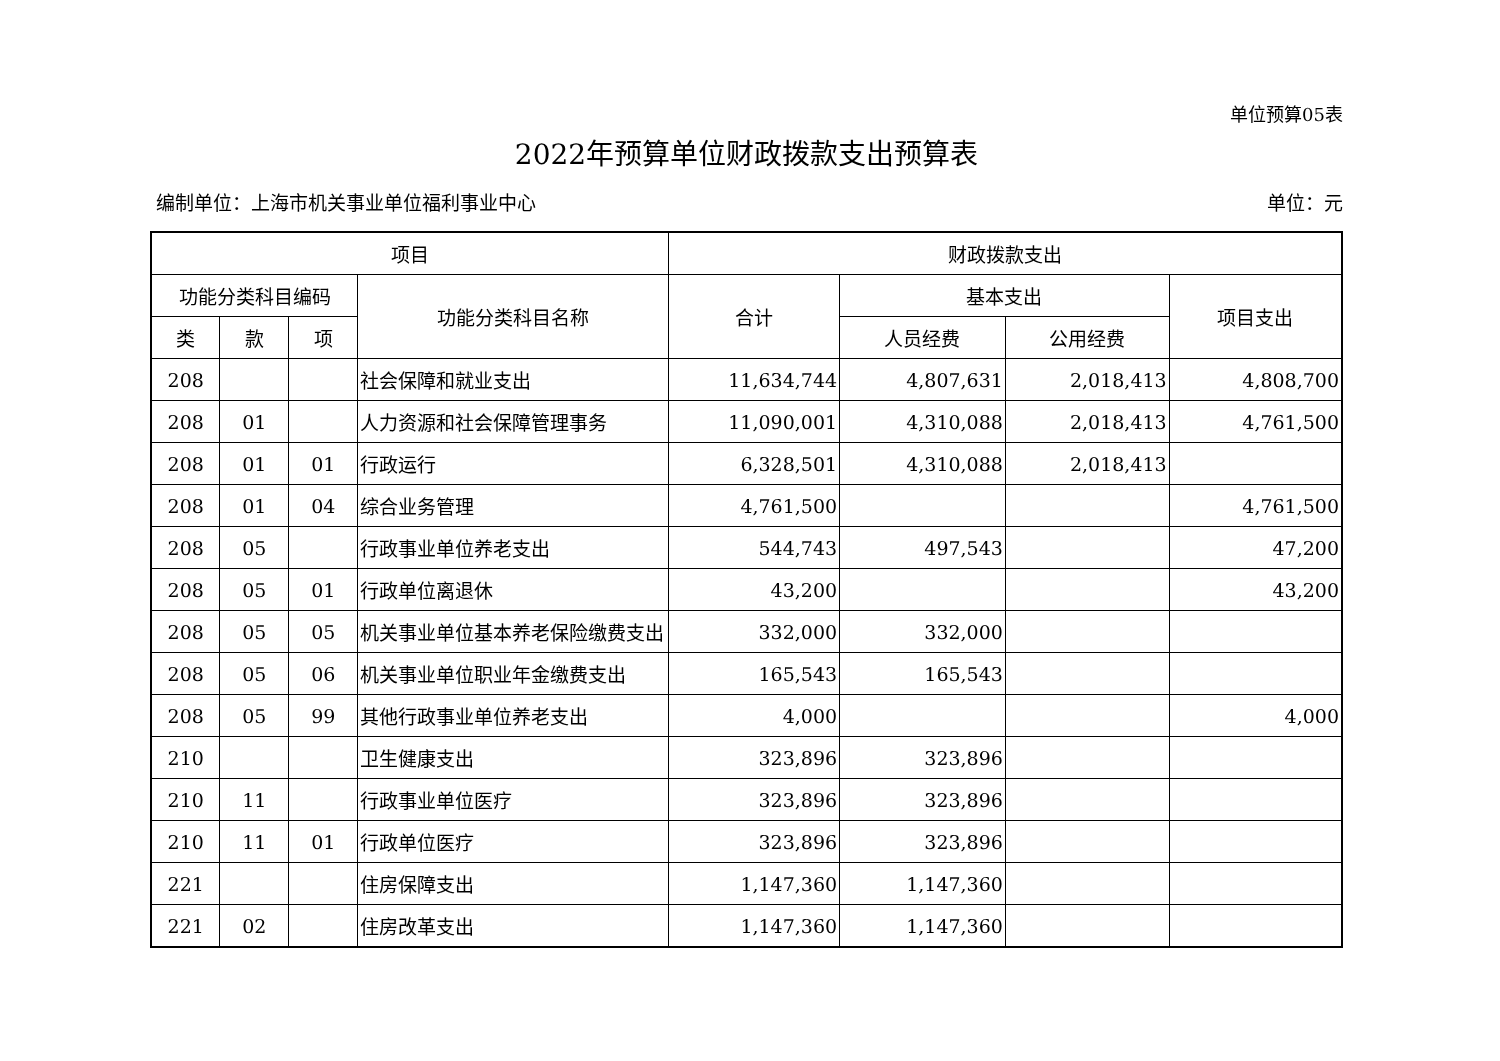单位预算05表
2022年预算单位财政拨款支出预算表
编制单位：上海市机关事业单位福利事业中心 单位：元
| 项目 | | | | 财政拨款支出 | | | |
| --- | --- | --- | --- | --- | --- | --- | --- |
| 功能分类科目编码 | | | 功能分类科目名称 | 合计 | 基本支出 | | 项目支出 |
| 类 | 款 | 项 | | | 人员经费 | 公用经费 | |
| 208 | | | 社会保障和就业支出 | 11,634,744 | 4,807,631 | 2,018,413 | 4,808,700 |
| 208 | 01 | | 人力资源和社会保障管理事务 | 11,090,001 | 4,310,088 | 2,018,413 | 4,761,500 |
| 208 | 01 | 01 | 行政运行 | 6,328,501 | 4,310,088 | 2,018,413 | |
| 208 | 01 | 04 | 综合业务管理 | 4,761,500 | | | 4,761,500 |
| 208 | 05 | | 行政事业单位养老支出 | 544,743 | 497,543 | | 47,200 |
| 208 | 05 | 01 | 行政单位离退休 | 43,200 | | | 43,200 |
| 208 | 05 | 05 | 机关事业单位基本养老保险缴费支出 | 332,000 | 332,000 | | |
| 208 | 05 | 06 | 机关事业单位职业年金缴费支出 | 165,543 | 165,543 | | |
| 208 | 05 | 99 | 其他行政事业单位养老支出 | 4,000 | | | 4,000 |
| 210 | | | 卫生健康支出 | 323,896 | 323,896 | | |
| 210 | 11 | | 行政事业单位医疗 | 323,896 | 323,896 | | |
| 210 | 11 | 01 | 行政单位医疗 | 323,896 | 323,896 | | |
| 221 | | | 住房保障支出 | 1,147,360 | 1,147,360 | | |
| 221 | 02 | | 住房改革支出 | 1,147,360 | 1,147,360 | | |